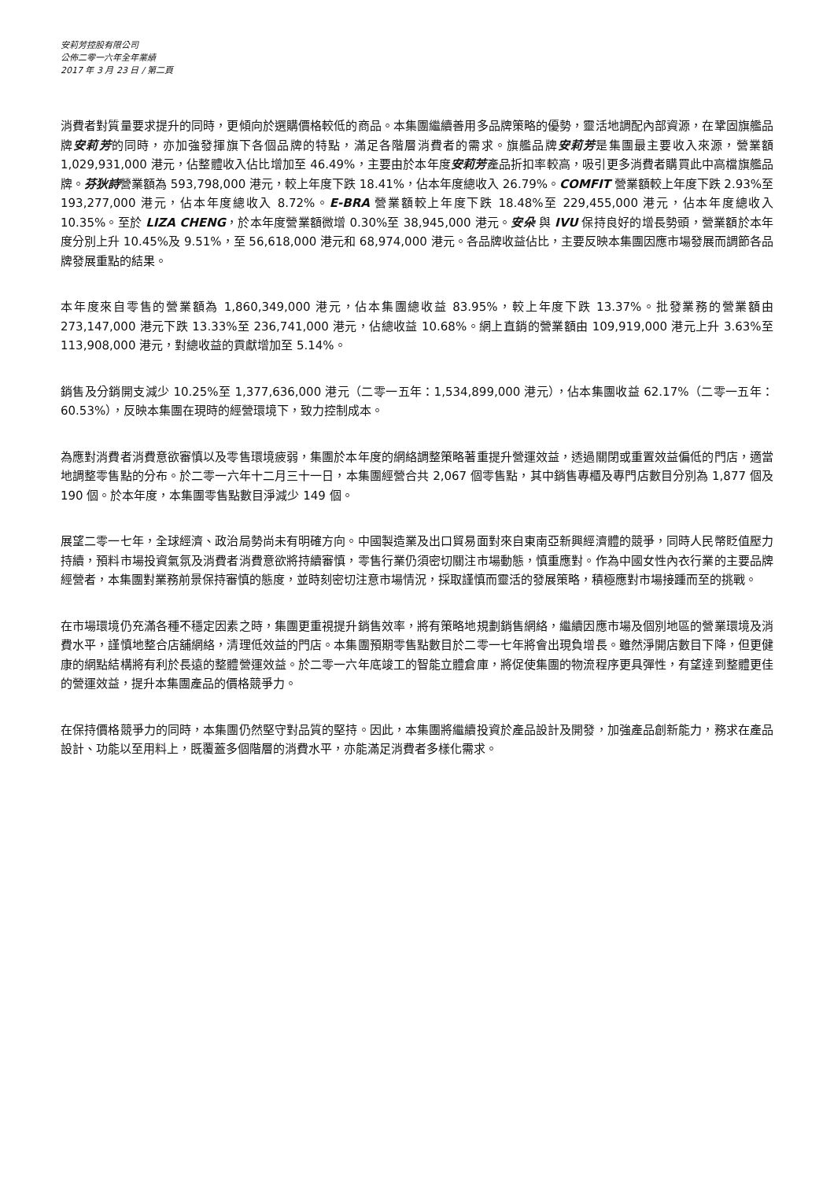安莉芳控股有限公司
公佈二零一六年全年業績
2017 年 3 月 23 日 / 第二頁
消費者對質量要求提升的同時，更傾向於選購價格較低的商品。本集團繼續善用多品牌策略的優勢，靈活地調配內部資源，在鞏固旗艦品牌安莉芳的同時，亦加強發揮旗下各個品牌的特點，滿足各階層消費者的需求。旗艦品牌安莉芳是集團最主要收入來源，營業額 1,029,931,000 港元，佔整體收入佔比增加至 46.49%，主要由於本年度安莉芳產品折扣率較高，吸引更多消費者購買此中高檔旗艦品牌。芬狄詩營業額為 593,798,000 港元，較上年度下跌 18.41%，佔本年度總收入 26.79%。COMFIT 營業額較上年度下跌 2.93%至 193,277,000 港元，佔本年度總收入 8.72%。E-BRA 營業額較上年度下跌 18.48%至 229,455,000 港元，佔本年度總收入 10.35%。至於 LIZA CHENG，於本年度營業額微增 0.30%至 38,945,000 港元。安朵 與 IVU 保持良好的增長勢頭，營業額於本年度分別上升 10.45%及 9.51%，至 56,618,000 港元和 68,974,000 港元。各品牌收益佔比，主要反映本集團因應市場發展而調節各品牌發展重點的結果。
本年度來自零售的營業額為 1,860,349,000 港元，佔本集團總收益 83.95%，較上年度下跌 13.37%。批發業務的營業額由 273,147,000 港元下跌 13.33%至 236,741,000 港元，佔總收益 10.68%。網上直銷的營業額由 109,919,000 港元上升 3.63%至 113,908,000 港元，對總收益的貢獻增加至 5.14%。
銷售及分銷開支減少 10.25%至 1,377,636,000 港元（二零一五年：1,534,899,000 港元），佔本集團收益 62.17%（二零一五年：60.53%），反映本集團在現時的經營環境下，致力控制成本。
為應對消費者消費意欲審慎以及零售環境疲弱，集團於本年度的網絡調整策略著重提升營運效益，透過關閉或重置效益偏低的門店，適當地調整零售點的分布。於二零一六年十二月三十一日，本集團經營合共 2,067 個零售點，其中銷售專櫃及專門店數目分別為 1,877 個及 190 個。於本年度，本集團零售點數目淨減少 149 個。
展望二零一七年，全球經濟、政治局勢尚未有明確方向。中國製造業及出口貿易面對來自東南亞新興經濟體的競爭，同時人民幣貶值壓力持續，預料市場投資氣氛及消費者消費意欲將持續審慎，零售行業仍須密切關注市場動態，慎重應對。作為中國女性內衣行業的主要品牌經營者，本集團對業務前景保持審慎的態度，並時刻密切注意市場情況，採取謹慎而靈活的發展策略，積極應對市場接踵而至的挑戰。
在市場環境仍充滿各種不穩定因素之時，集團更重視提升銷售效率，將有策略地規劃銷售網絡，繼續因應市場及個別地區的營業環境及消費水平，謹慎地整合店舖網絡，清理低效益的門店。本集團預期零售點數目於二零一七年將會出現負增長。雖然淨開店數目下降，但更健康的網點結構將有利於長遠的整體營運效益。於二零一六年底竣工的智能立體倉庫，將促使集團的物流程序更具彈性，有望達到整體更佳的營運效益，提升本集團產品的價格競爭力。
在保持價格競爭力的同時，本集團仍然堅守對品質的堅持。因此，本集團將繼續投資於產品設計及開發，加強產品創新能力，務求在產品設計、功能以至用料上，既覆蓋多個階層的消費水平，亦能滿足消費者多樣化需求。